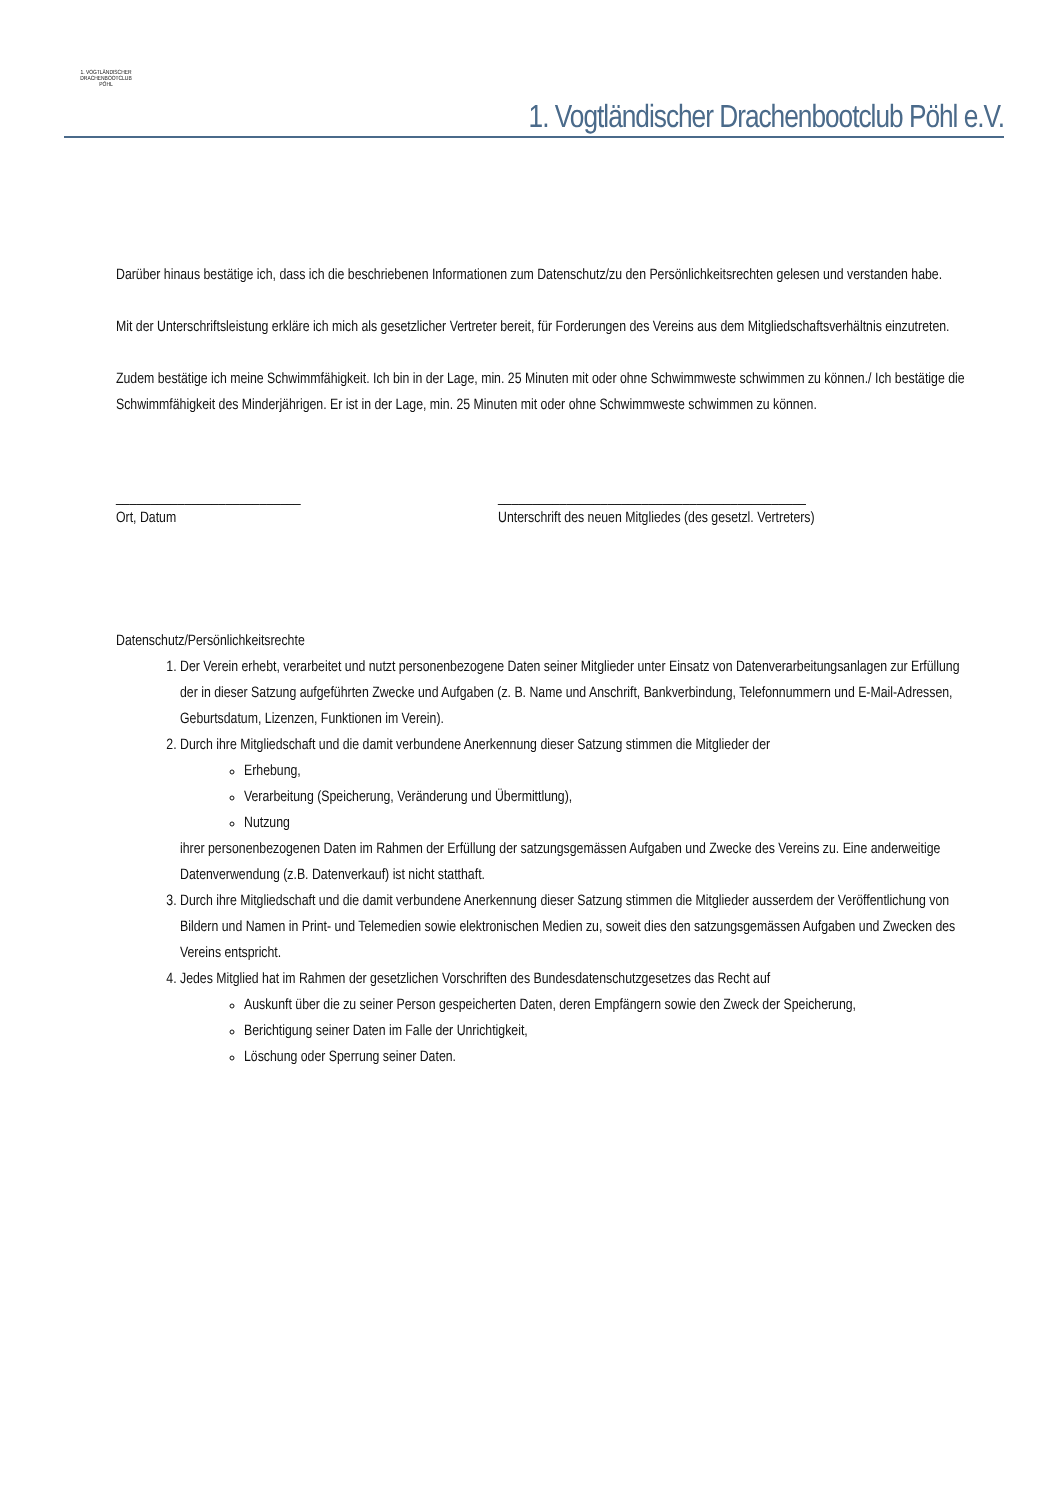1. VOGTLÄNDISCHER DRACHENBOOTCLUB PÖHL
1. Vogtländischer Drachenbootclub Pöhl e.V.
Darüber hinaus bestätige ich, dass ich die beschriebenen Informationen zum Datenschutz/zu den Persönlichkeitsrechten gelesen und verstanden habe.
Mit der Unterschriftsleistung erkläre ich mich als gesetzlicher Vertreter bereit, für Forderungen des Vereins aus dem Mitgliedschaftsverhältnis einzutreten.
Zudem bestätige ich meine Schwimmfähigkeit. Ich bin in der Lage, min. 25 Minuten mit oder ohne Schwimmweste schwimmen zu können./ Ich bestätige die Schwimmfähigkeit des Minderjährigen. Er ist in der Lage, min. 25 Minuten mit oder ohne Schwimmweste schwimmen zu können.
___________________________
Ort, Datum
_____________________________________________
Unterschrift des neuen Mitgliedes (des gesetzl. Vertreters)
Datenschutz/Persönlichkeitsrechte
1. Der Verein erhebt, verarbeitet und nutzt personenbezogene Daten seiner Mitglieder unter Einsatz von Datenverarbeitungsanlagen zur Erfüllung der in dieser Satzung aufgeführten Zwecke und Aufgaben (z. B. Name und Anschrift, Bankverbindung, Telefonnummern und E-Mail-Adressen, Geburtsdatum, Lizenzen, Funktionen im Verein).
2. Durch ihre Mitgliedschaft und die damit verbundene Anerkennung dieser Satzung stimmen die Mitglieder der
Erhebung,
Verarbeitung (Speicherung, Veränderung und Übermittlung),
Nutzung
ihrer personenbezogenen Daten im Rahmen der Erfüllung der satzungsgemässen Aufgaben und Zwecke des Vereins zu. Eine anderweitige Datenverwendung (z.B. Datenverkauf) ist nicht statthaft.
3. Durch ihre Mitgliedschaft und die damit verbundene Anerkennung dieser Satzung stimmen die Mitglieder ausserdem der Veröffentlichung von Bildern und Namen in Print- und Telemedien sowie elektronischen Medien zu, soweit dies den satzungsgemässen Aufgaben und Zwecken des Vereins entspricht.
4. Jedes Mitglied hat im Rahmen der gesetzlichen Vorschriften des Bundesdatenschutzgesetzes das Recht auf
Auskunft über die zu seiner Person gespeicherten Daten, deren Empfängern sowie den Zweck der Speicherung,
Berichtigung seiner Daten im Falle der Unrichtigkeit,
Löschung oder Sperrung seiner Daten.